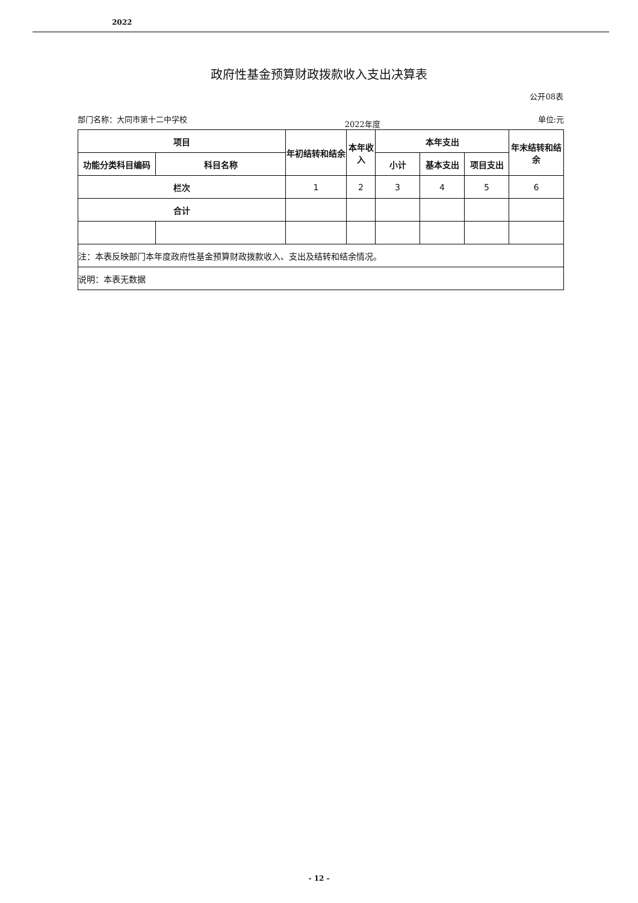2022
政府性基金预算财政拨款收入支出决算表
公开08表
部门名称：大同市第十二中学校 2022年度 单位:元
| 项目 | | 年初结转和结余 | 本年收入 | 本年支出 | | | 年末结转和结余 |
| --- | --- | --- | --- | --- | --- | --- | --- |
| 功能分类科目编码 | 科目名称 | | | 小计 | 基本支出 | 项目支出 | |
| 栏次 | | 1 | 2 | 3 | 4 | 5 | 6 |
| 合计 | | | | | | | |
| 注：本表反映部门本年度政府性基金预算财政拨款收入、支出及结转和结余情况。 | | | | | | | |
| 说明：本表无数据 | | | | | | | |
- 12 -